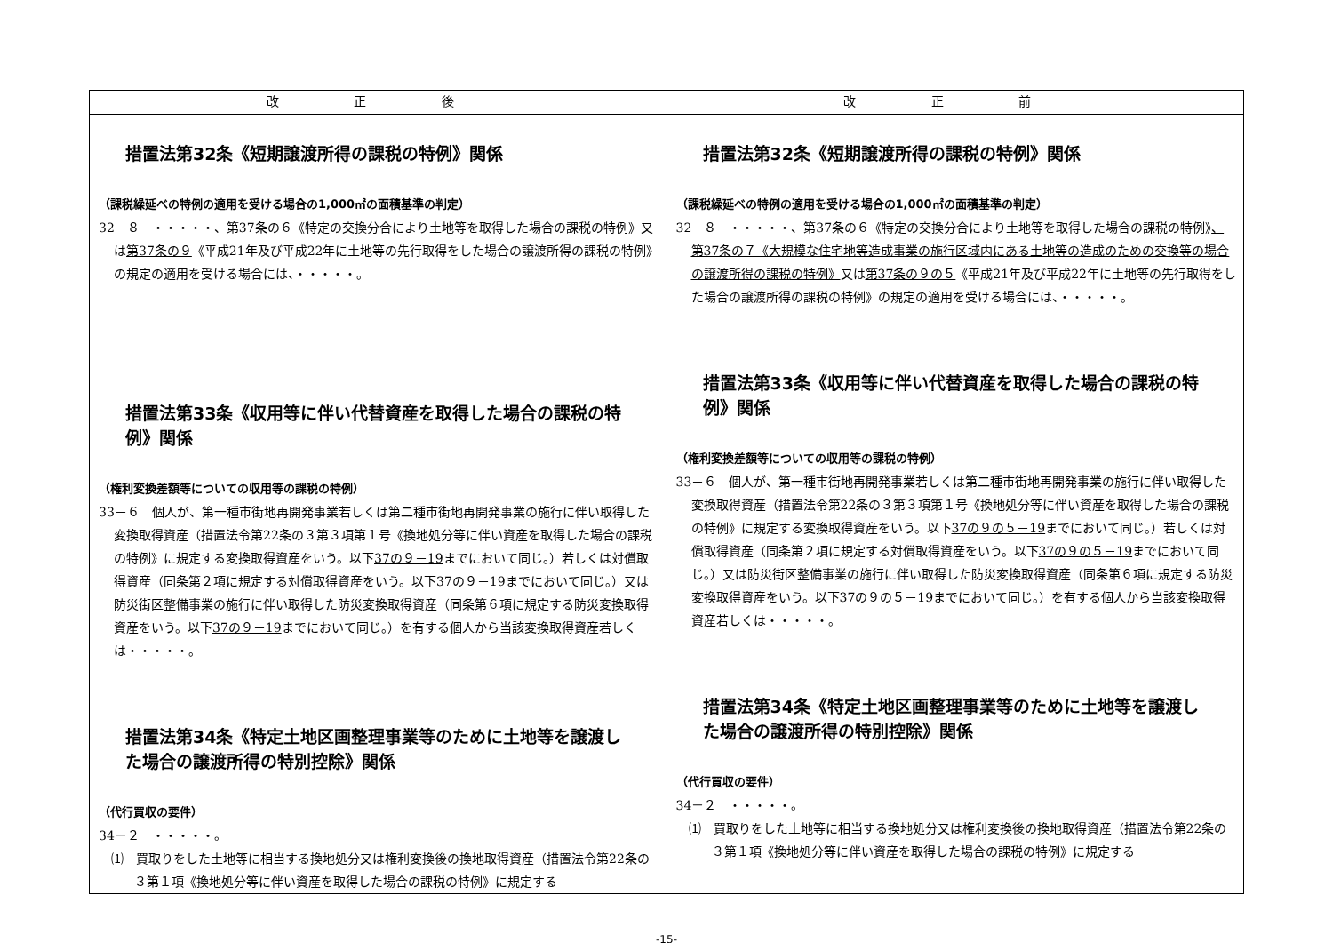| 改 正 後 | 改 正 前 |
| --- | --- |
| 措置法第32条《短期譲渡所得の課税の特例》関係 （課税繰延べの特例の適用を受ける場合の1,000㎡の面積基準の判定） 32－８ ・・・・・、第37条の６《特定の交換分合により土地等を取得した場合の課税の特例》又は 第37条の９ 《平成21年及び平成22年に土地等の先行取得をした場合の譲渡所得の課税の特例》の規定の適用を受ける場合には、・・・・・。 措置法第33条《収用等に伴い代替資産を取得した場合の課税の特例》関係 （権利変換差額等についての収用等の課税の特例） 33－６ 個人が、第一種市街地再開発事業若しくは第二種市街地再開発事業の施行に伴い取得した変換取得資産（措置法令第22条の３第３項第１号《換地処分等に伴い資産を取得した場合の課税の特例》に規定する変換取得資産をいう。以下 37の９－19 までにおいて同じ。）若しくは対償取得資産（同条第２項に規定する対償取得資産をいう。以下 37の９－19 までにおいて同じ。）又は防災街区整備事業の施行に伴い取得した防災変換取得資産（同条第６項に規定する防災変換取得資産をいう。以下 37の９－19 までにおいて同じ。）を有する個人から当該変換取得資産若しくは・・・・・。 措置法第34条《特定土地区画整理事業等のために土地等を譲渡した場合の譲渡所得の特別控除》関係 （代行買収の要件） 34－２ ・・・・・。 ⑴ 買取りをした土地等に相当する換地処分又は権利変換後の換地取得資産（措置法令第22条の３第１項《換地処分等に伴い資産を取得した場合の課税の特例》に規定する | 措置法第32条《短期譲渡所得の課税の特例》関係 （課税繰延べの特例の適用を受ける場合の1,000㎡の面積基準の判定） 32－８ ・・・・・、第37条の６《特定の交換分合により土地等を取得した場合の課税の特例》 、第37条の７《大規模な住宅地等造成事業の施行区域内にある土地等の造成のための交換等の場合の譲渡所得の課税の特例》 又は 第37条の９の５ 《平成21年及び平成22年に土地等の先行取得をした場合の譲渡所得の課税の特例》の規定の適用を受ける場合には、・・・・・。 措置法第33条《収用等に伴い代替資産を取得した場合の課税の特例》関係 （権利変換差額等についての収用等の課税の特例） 33－６ 個人が、第一種市街地再開発事業若しくは第二種市街地再開発事業の施行に伴い取得した変換取得資産（措置法令第22条の３第３項第１号《換地処分等に伴い資産を取得した場合の課税の特例》に規定する変換取得資産をいう。以下 37の９の５－19 までにおいて同じ。）若しくは対償取得資産（同条第２項に規定する対償取得資産をいう。以下 37の９の５－19 までにおいて同じ。）又は防災街区整備事業の施行に伴い取得した防災変換取得資産（同条第６項に規定する防災変換取得資産をいう。以下 37の９の５－19 までにおいて同じ。）を有する個人から当該変換取得資産若しくは・・・・・。 措置法第34条《特定土地区画整理事業等のために土地等を譲渡した場合の譲渡所得の特別控除》関係 （代行買収の要件） 34－２ ・・・・・。 ⑴ 買取りをした土地等に相当する換地処分又は権利変換後の換地取得資産（措置法令第22条の３第１項《換地処分等に伴い資産を取得した場合の課税の特例》に規定する |
-15-